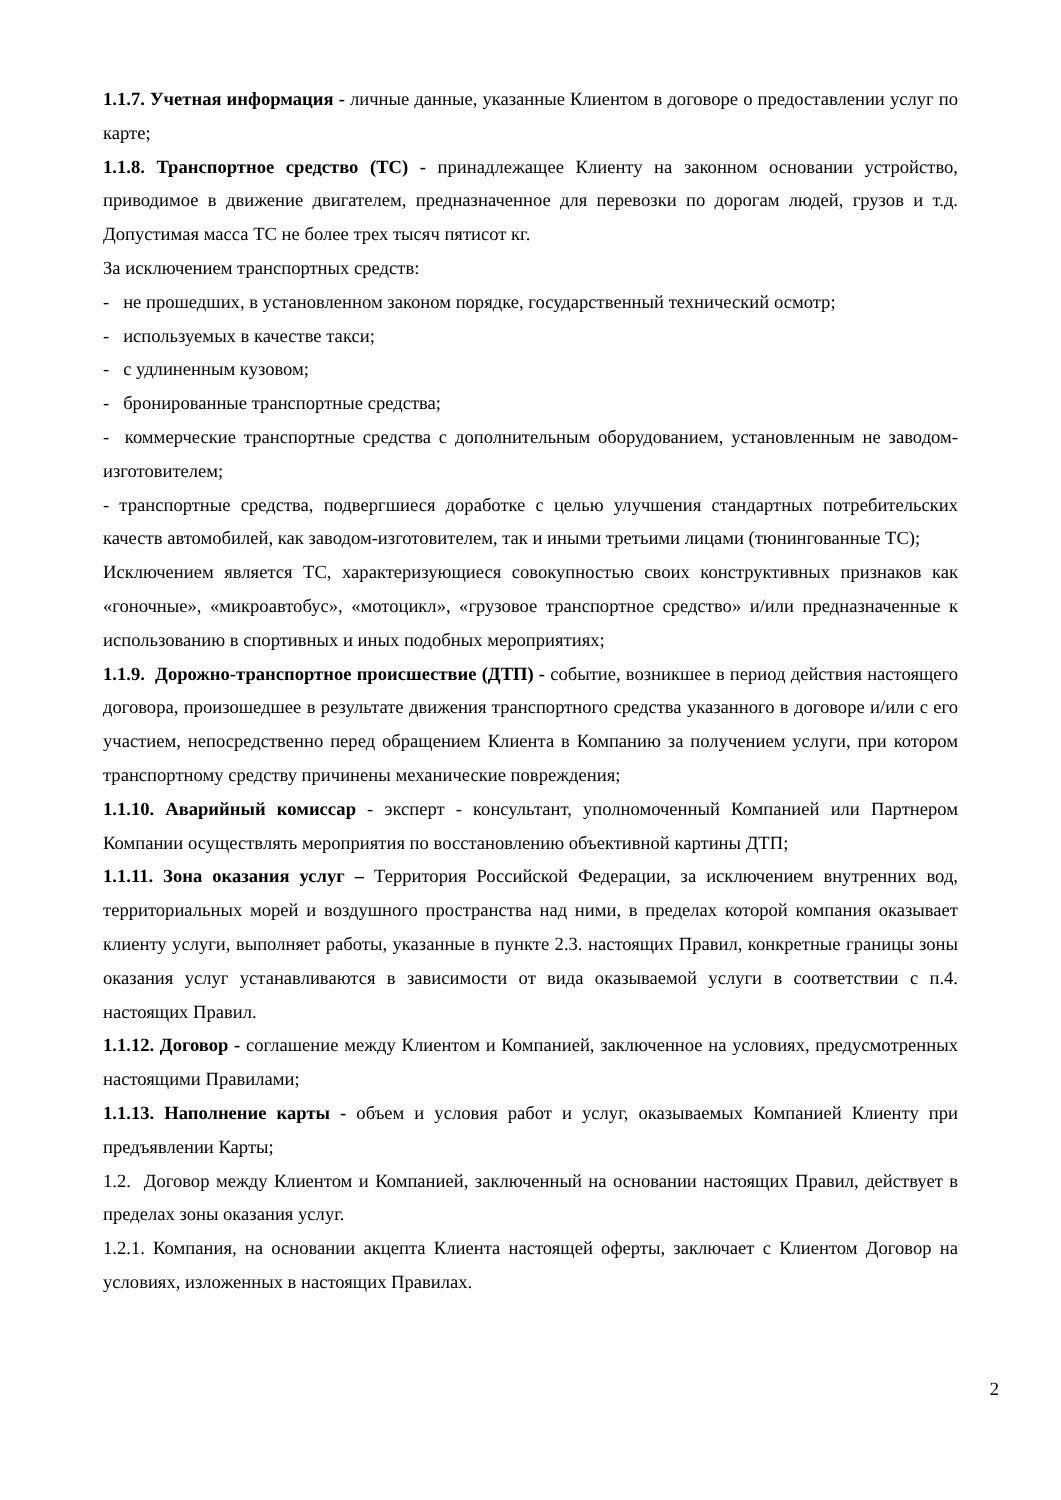1.1.7. Учетная информация - личные данные, указанные Клиентом в договоре о предоставлении услуг по карте;
1.1.8. Транспортное средство (ТС) - принадлежащее Клиенту на законном основании устройство, приводимое в движение двигателем, предназначенное для перевозки по дорогам людей, грузов и т.д. Допустимая масса ТС не более трех тысяч пятисот кг.
За исключением транспортных средств:
- не прошедших, в установленном законом порядке, государственный технический осмотр;
- используемых в качестве такси;
- с удлиненным кузовом;
- бронированные транспортные средства;
- коммерческие транспортные средства с дополнительным оборудованием, установленным не заводом-изготовителем;
- транспортные средства, подвергшиеся доработке с целью улучшения стандартных потребительских качеств автомобилей, как заводом-изготовителем, так и иными третьими лицами (тюнингованные ТС);
Исключением является ТС, характеризующиеся совокупностью своих конструктивных признаков как «гоночные», «микроавтобус», «мотоцикл», «грузовое транспортное средство» и/или предназначенные к использованию в спортивных и иных подобных мероприятиях;
1.1.9. Дорожно-транспортное происшествие (ДТП) - событие, возникшее в период действия настоящего договора, произошедшее в результате движения транспортного средства указанного в договоре и/или с его участием, непосредственно перед обращением Клиента в Компанию за получением услуги, при котором транспортному средству причинены механические повреждения;
1.1.10. Аварийный комиссар - эксперт - консультант, уполномоченный Компанией или Партнером Компании осуществлять мероприятия по восстановлению объективной картины ДТП;
1.1.11. Зона оказания услуг – Территория Российской Федерации, за исключением внутренних вод, территориальных морей и воздушного пространства над ними, в пределах которой компания оказывает клиенту услуги, выполняет работы, указанные в пункте 2.3. настоящих Правил, конкретные границы зоны оказания услуг устанавливаются в зависимости от вида оказываемой услуги в соответствии с п.4. настоящих Правил.
1.1.12. Договор - соглашение между Клиентом и Компанией, заключенное на условиях, предусмотренных настоящими Правилами;
1.1.13. Наполнение карты - объем и условия работ и услуг, оказываемых Компанией Клиенту при предъявлении Карты;
1.2. Договор между Клиентом и Компанией, заключенный на основании настоящих Правил, действует в пределах зоны оказания услуг.
1.2.1. Компания, на основании акцепта Клиента настоящей оферты, заключает с Клиентом Договор на условиях, изложенных в настоящих Правилах.
2